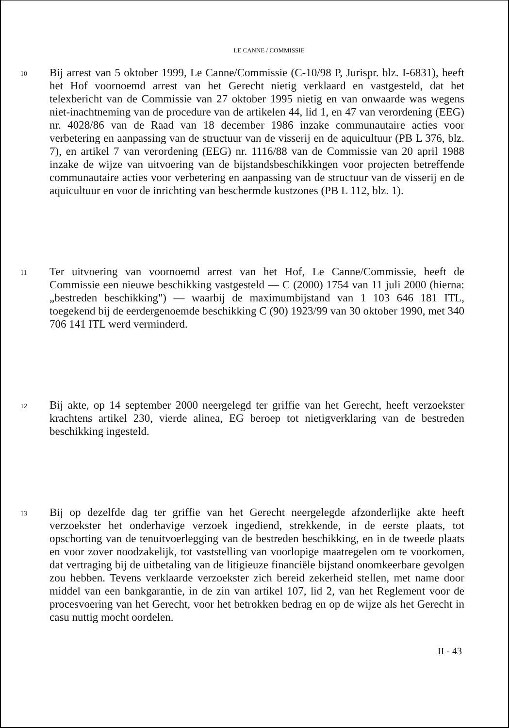LE CANNE / COMMISSIE
10
Bij arrest van 5 oktober 1999, Le Canne/Commissie (C-10/98 P, Jurispr. blz. I-6831), heeft het Hof voornoemd arrest van het Gerecht nietig verklaard en vastgesteld, dat het telexbericht van de Commissie van 27 oktober 1995 nietig en van onwaarde was wegens niet-inachtneming van de procedure van de artikelen 44, lid 1, en 47 van verordening (EEG) nr. 4028/86 van de Raad van 18 december 1986 inzake communautaire acties voor verbetering en aanpassing van de structuur van de visserij en de aquicultuur (PB L 376, blz. 7), en artikel 7 van verordening (EEG) nr. 1116/88 van de Commissie van 20 april 1988 inzake de wijze van uitvoering van de bijstandsbeschikkingen voor projecten betreffende communautaire acties voor verbetering en aanpassing van de structuur van de visserij en de aquicultuur en voor de inrichting van beschermde kustzones (PB L 112, blz. 1).
11
Ter uitvoering van voornoemd arrest van het Hof, Le Canne/Commissie, heeft de Commissie een nieuwe beschikking vastgesteld — C (2000) 1754 van 11 juli 2000 (hierna: „bestreden beschikking") — waarbij de maximumbijstand van 1 103 646 181 ITL, toegekend bij de eerdergenoemde beschikking C (90) 1923/99 van 30 oktober 1990, met 340 706 141 ITL werd verminderd.
12
Bij akte, op 14 september 2000 neergelegd ter griffie van het Gerecht, heeft verzoekster krachtens artikel 230, vierde alinea, EG beroep tot nietigverklaring van de bestreden beschikking ingesteld.
13
Bij op dezelfde dag ter griffie van het Gerecht neergelegde afzonderlijke akte heeft verzoekster het onderhavige verzoek ingediend, strekkende, in de eerste plaats, tot opschorting van de tenuitvoerlegging van de bestreden beschikking, en in de tweede plaats en voor zover noodzakelijk, tot vaststelling van voorlopige maatregelen om te voorkomen, dat vertraging bij de uitbetaling van de litigieuze financiële bijstand onomkeerbare gevolgen zou hebben. Tevens verklaarde verzoekster zich bereid zekerheid stellen, met name door middel van een bankgarantie, in de zin van artikel 107, lid 2, van het Reglement voor de procesvoering van het Gerecht, voor het betrokken bedrag en op de wijze als het Gerecht in casu nuttig mocht oordelen.
II - 43